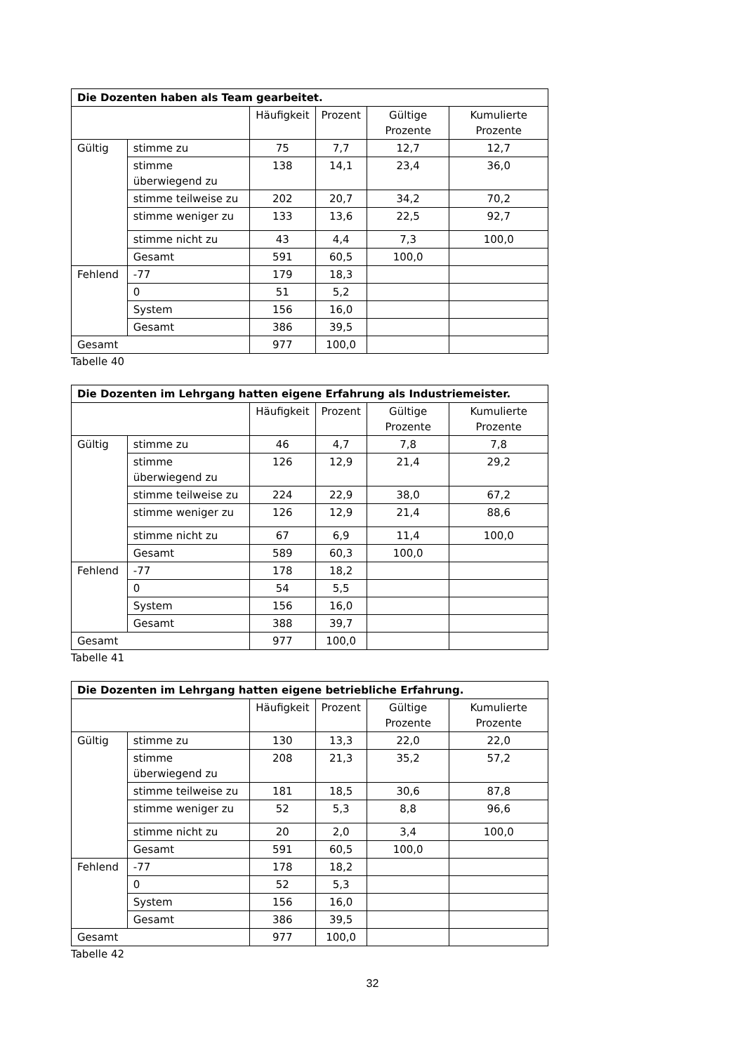| Die Dozenten haben als Team gearbeitet. | | | | | |
| --- | --- | --- | --- | --- | --- |
| | | Häufigkeit | Prozent | Gültige Prozente | Kumulierte Prozente |
| Gültig | stimme zu | 75 | 7,7 | 12,7 | 12,7 |
| | stimme überwiegend zu | 138 | 14,1 | 23,4 | 36,0 |
| | stimme teilweise zu | 202 | 20,7 | 34,2 | 70,2 |
| | stimme weniger zu | 133 | 13,6 | 22,5 | 92,7 |
| | stimme nicht zu | 43 | 4,4 | 7,3 | 100,0 |
| | Gesamt | 591 | 60,5 | 100,0 | |
| Fehlend | -77 | 179 | 18,3 | | |
| | 0 | 51 | 5,2 | | |
| | System | 156 | 16,0 | | |
| | Gesamt | 386 | 39,5 | | |
| Gesamt | | 977 | 100,0 | | |
Tabelle 40
| Die Dozenten im Lehrgang hatten eigene Erfahrung als Industriemeister. | | | | | |
| --- | --- | --- | --- | --- | --- |
| | | Häufigkeit | Prozent | Gültige Prozente | Kumulierte Prozente |
| Gültig | stimme zu | 46 | 4,7 | 7,8 | 7,8 |
| | stimme überwiegend zu | 126 | 12,9 | 21,4 | 29,2 |
| | stimme teilweise zu | 224 | 22,9 | 38,0 | 67,2 |
| | stimme weniger zu | 126 | 12,9 | 21,4 | 88,6 |
| | stimme nicht zu | 67 | 6,9 | 11,4 | 100,0 |
| | Gesamt | 589 | 60,3 | 100,0 | |
| Fehlend | -77 | 178 | 18,2 | | |
| | 0 | 54 | 5,5 | | |
| | System | 156 | 16,0 | | |
| | Gesamt | 388 | 39,7 | | |
| Gesamt | | 977 | 100,0 | | |
Tabelle 41
| Die Dozenten im Lehrgang hatten eigene betriebliche Erfahrung. | | | | | |
| --- | --- | --- | --- | --- | --- |
| | | Häufigkeit | Prozent | Gültige Prozente | Kumulierte Prozente |
| Gültig | stimme zu | 130 | 13,3 | 22,0 | 22,0 |
| | stimme überwiegend zu | 208 | 21,3 | 35,2 | 57,2 |
| | stimme teilweise zu | 181 | 18,5 | 30,6 | 87,8 |
| | stimme weniger zu | 52 | 5,3 | 8,8 | 96,6 |
| | stimme nicht zu | 20 | 2,0 | 3,4 | 100,0 |
| | Gesamt | 591 | 60,5 | 100,0 | |
| Fehlend | -77 | 178 | 18,2 | | |
| | 0 | 52 | 5,3 | | |
| | System | 156 | 16,0 | | |
| | Gesamt | 386 | 39,5 | | |
| Gesamt | | 977 | 100,0 | | |
Tabelle 42
32